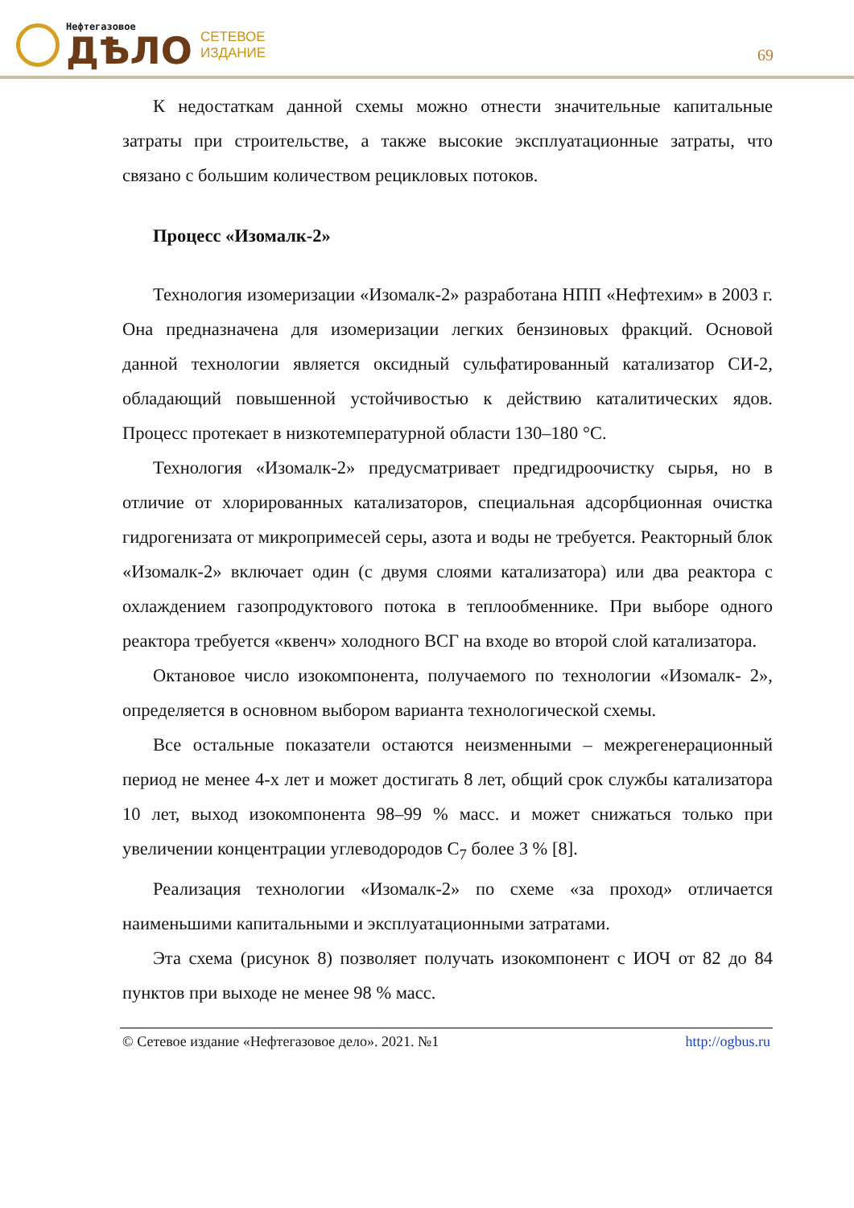Нефтегазовое
ДѢЛО
СЕТЕВОЕ
ИЗДАНИЕ
69
К недостаткам данной схемы можно отнести значительные капитальные затраты при строительстве, а также высокие эксплуатационные затраты, что связано с большим количеством рецикловых потоков.
Процесс «Изомалк-2»
Технология изомеризации «Изомалк-2» разработана НПП «Нефтехим» в 2003 г. Она предназначена для изомеризации легких бензиновых фракций. Основой данной технологии является оксидный сульфатированный катализатор СИ-2, обладающий повышенной устойчивостью к действию каталитических ядов. Процесс протекает в низкотемпературной области 130–180 °С.
Технология «Изомалк-2» предусматривает предгидроочистку сырья, но в отличие от хлорированных катализаторов, специальная адсорбционная очистка гидрогенизата от микропримесей серы, азота и воды не требуется. Реакторный блок «Изомалк-2» включает один (с двумя слоями катализатора) или два реактора с охлаждением газопродуктового потока в теплообменнике. При выборе одного реактора требуется «квенч» холодного ВСГ на входе во второй слой катализатора.
Октановое число изокомпонента, получаемого по технологии «Изомалк- 2», определяется в основном выбором варианта технологической схемы.
Все остальные показатели остаются неизменными – межрегенерационный период не менее 4-х лет и может достигать 8 лет, общий срок службы катализатора 10 лет, выход изокомпонента 98–99 % масс. и может снижаться только при увеличении концентрации углеводородов С<sub>7</sub> более 3 % [8].
Реализация технологии «Изомалк-2» по схеме «за проход» отличается наименьшими капитальными и эксплуатационными затратами.
Эта схема (рисунок 8) позволяет получать изокомпонент с ИОЧ от 82 до 84 пунктов при выходе не менее 98 % масс.
© Сетевое издание «Нефтегазовое дело». 2021. №1 http://ogbus.ru